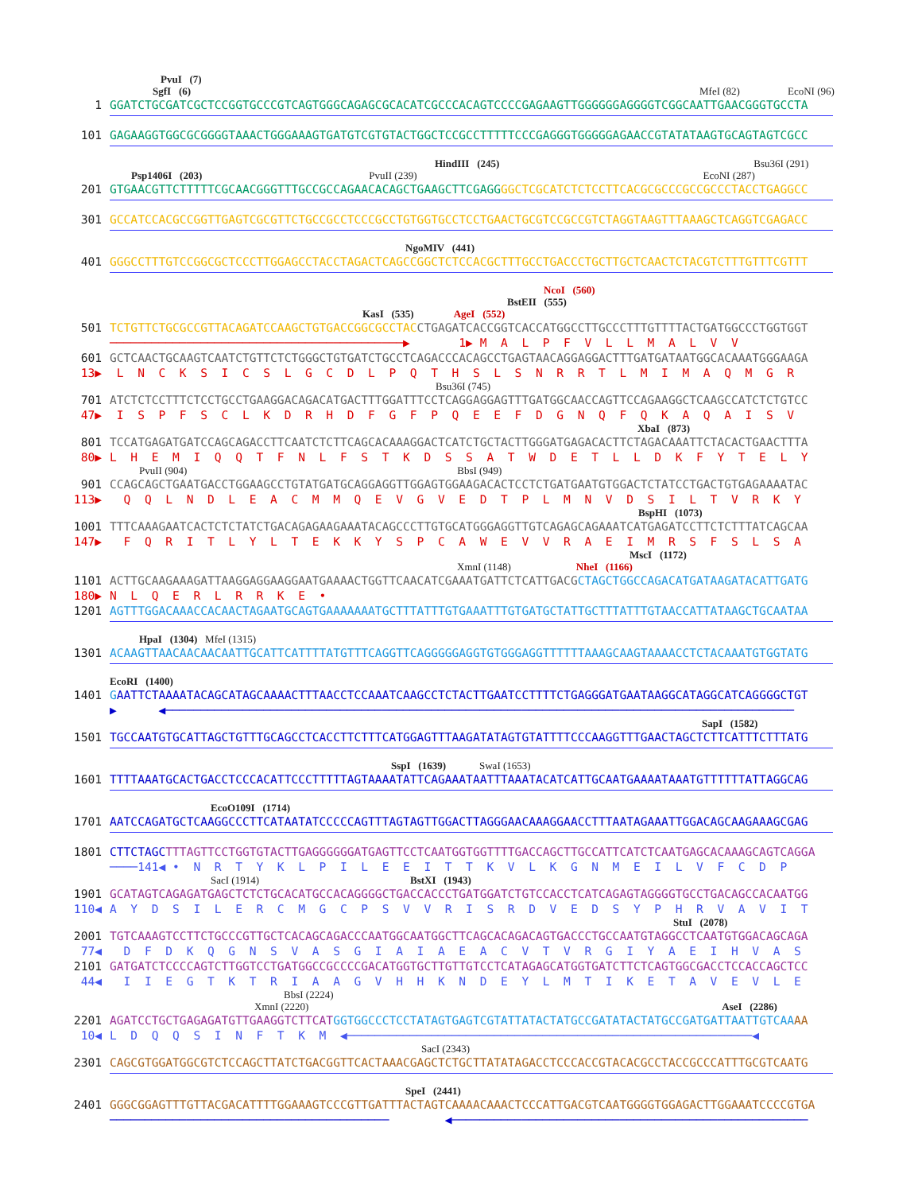PvuI (7)
SgfI (6) MfeI (82) EcoNI (96)
1 GGATCTGCGATCGCTCCGGTGCCCGTCAGTGGGCAGAGCGCACATCGCCCACAGTCCCCGAGAAGTTGGGGGGAGGGGTCGGCAATTGAACGGGTGCCTA
101 GAGAAGGTGGCGCGGGGTAAACTGGGAAAGTGATGTCGTGTACTGGCTCCGCCTTTTTCCCGAGGGTGGGGGAGAACCGTATATAAGTGCAGTAGTCGCC
HindIII (245) Bsu36I (291)
Psp1406I (203) PvuII (239) EcoNI (287)
201 GTGAACGTTCTTTTTCGCAACGGGTTTGCCGCCAGAACACAGCTGAAGCTTCGAGG GGCTCGCATCTCTCCTTCACGCGCCCGCCGCCCTACCTGAGGCC
301 GCCATCCACGCCGGTTGAGTCGCGTTCTGCCGCCTCCCGCCTGTGGTGCCTCCTGAACTGCGTCCGCCGTCTAGGTAAGTTTAAAGCTCAGGTCGAGACC
NgoMIV (441)
401 GGGCCTTTGTCCGGCGCTCCCTTGGAGCCTACCTAGACTCAGCCGGCTCTCCACGCTTTGCCTGACCCTGCTTGCTCAACTCTACGTCTTTGTTTCGTTT
NcoI (560)
BstEII (555)
KasI (535) AgeI (552)
501 TCTGTTCTGCGCCGTTACAGATCCAAGCTGTGACCGGCGCCTAC CTGAGATCACCGGTCACCATGGCCTTGCCCTTTGTTTTACTGATGGCCCTGGTGGT
──────────────────────────────────────────▶ 1▶ M A L P F V L L M A L V V
601 GCTCAACTGCAAGTCAATCTGTTCTCTGGGCTGTGATCTGCCTCAGACCCACAGCCTGAGTAACAGGAGGACTTTGATGATAATGGCACAAATGGGAAGA
13▶ L N C K S I C S L G C D L P Q T H S L S N R R T L M I M A Q M G R
Bsu36I (745)
701 ATCTCTCCTTTCTCCTGCCTGAAGGACAGACATGACTTTGGATTTCCTCAGGAGGAGTTTGATGGCAACCAGTTCCAGAAGGCTCAAGCCATCTCTGTCC
47▶ I S P F S C L K D R H D F G F P Q E E F D G N Q F Q K A Q A I S V
XbaI (873)
801 TCCATGAGATGATCCAGCAGACCTTCAATCTCTTCAGCACAAAGGACTCATCTGCTACTTGGGATGAGACACTTCTAGACAAATTCTACACTGAACTTTA
80▶ L H E M I Q Q T F N L F S T K D S S A T W D E T L L D K F Y T E L Y
PvuII (904) BbsI (949)
901 CCAGCAGCTGAATGACCTGGAAGCCTGTATGATGCAGGAGGTTGGAGTGGAAGACACTCCTCTGATGAATGTGGACTCTATCCTGACTGTGAGAAAATAC
113▶ Q Q L N D L E A C M M Q E V G V E D T P L M N V D S I L T V R K Y
BspHI (1073)
1001 TTTCAAAGAATCACTCTCTATCTGACAGAGAAGAAATACAGCCCTTGTGCATGGGAGGTTGTCAGAGCAGAAATCATGAGATCCTTCTCTTTATCAGCAA
147▶ F Q R I T L Y L T E K K Y S P C A W E V V R A E I M R S F S L S A
MscI (1172)
XmnI (1148) NheI (1166)
1101 ACTTGCAAGAAAGATTAAGGAGGAAGGAATGAAAACTGGTTCAACATCGAAATGATTCTCATTGACG CTAGCTGGCCAGACATGATAAGATACATTGATG
180▶ N L Q E R L R R K E •
1201 AGTTTGGACAAACCACAACTAGAATGCAGTGAAAAAAATGCTTTATTTGTGAAATTTGTGATGCTATTGCTTTATTTGTAACCATTATAAGCTGCAATAA
HpaI (1304) MfeI (1315)
1301 ACAAGTTAACAACAACAATTGCATTCATTTTATGTTTCAGGTTCAGGGGGAGGTGTGGGAGGTTTTTTAAAGCAAGTAAAACCTCTACAAATGTGGTATG
EcoRI (1400)
1401 GAATTCTAAAATACAGCATAGCAAAACTTTAACCTCCAAATCAAGCCTCTACTTGAATCCTTTTCTGAGGGATGAATAAGGCATAGGCATCAGGGGCTGT
▶ ◀──────────────────────────────────────────────────────────────────────────────────────────
SapI (1582)
1501 TGCCAATGTGCATTAGCTGTTTGCAGCCTCACCTTCTTTCATGGAGTTTAAGATATAGTGTATTTTCCCAAGGTTTGAACTAGCTCTTCATTTCTTTATG
SspI (1639) SwaI (1653)
1601 TTTTAAATGCACTGACCTCCCACATTCCCTTTTTAGTAAAATATTCAGAAATAATTTAAATACATCATTGCAATGAAAATAAATGTTTTTTATTAGGCAG
EcoO109I (1714)
1701 AATCCAGATGCTCAAGGCCCTTCATAATATCCCCCAGTTTAGTAGTTGGACTTAGGGAACAAAGGAACCTTTAATAGAAATTGGACAGCAAGAAAGCGAG
1801 CTTCTAGC TTTAGTTCCTGGTGTACTTGAGGGGGGATGAGTTCCTCAATGGTGGTTTTGACCAGCTTGCCATTCATCTCAATGAGCACAAAGCAGTCAGGA
────141◀ • N R T Y K L P I L E E I T T K V L K G N M E I L V F C D P
SacI (1914) BstXI (1943)
1901 GCATAGTCAGAGATGAGCTCTCTGCACATGCCACAGGGGCTGACCACCCTGATGGATCTGTCCACCTCATCAGAGTAGGGGTGCCTGACAGCCACAATGG
110◀ A Y D S I L E R C M G C P S V V R I S R D V E D S Y P H R V A V I T
StuI (2078)
2001 TGTCAAAGTCCTTCTGCCCGTTGCTCACAGCAGACCCAATGGCAATGGCTTCAGCACAGACAGTGACCCTGCCAATGTAGGCCTCAATGTGGACAGCAGA
77◀ D F D K Q G N S V A S G I A I A E A C V T V R G I Y A E I H V A S
2101 GATGATCTCCCCAGTCTTGGTCCTGATGGCCGCCCCGACATGGTGCTTGTTGTCCTCATAGAGCATGGTGATCTTCTCAGTGGCGACCTCCACCAGCTCC
44◀ I I E G T K T R I A A G V H H K N D E Y L M T I K E T A V E V L E
BbsI (2224)
XmnI (2220) AseI (2286)
2201 AGATCCTGCTGAGAGATGTTGAAGGTCTTCAT GGTGGCCCTCCTATAGTGAGTCGTATTATACTATGCCGATATACTATGCCGATGATTAATTGTCAA AA
10◀ L D Q Q S I N F T K M ◀──────────────────────────────────────────────────────────◀
SacI (2343)
2301 CAGCGTGGATGGCGTCTCCAGCTTATCTGACGGTTCACTAAACGAGCTCTGCTTATATAGACCTCCCACCGTACACGCCTACCGCCCATTTGCGTCAATG
SpeI (2441)
2401 GGGCGGAGTTTGTTACGACATTTTGGAAAGTCCCGTTGATTTACTAGTCAAAACAAACTCCCATTGACGTCAATGGGGTGGAGACTTGGAAATCCCCGTGA
──────────────────────────────────────── ◀───────────────────────────────────────────────────